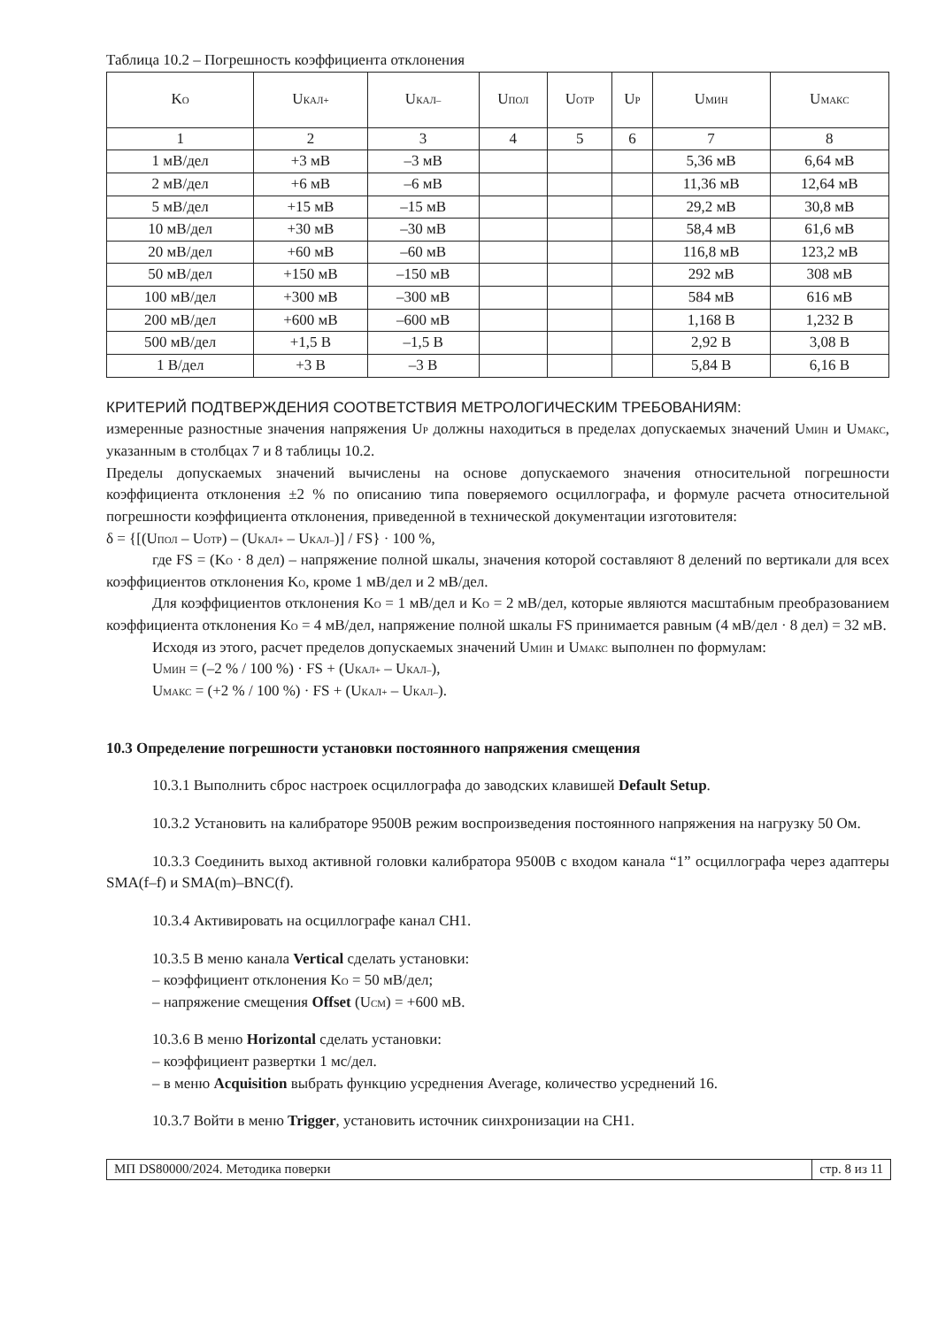Таблица 10.2 – Погрешность коэффициента отклонения
| K<sub>O</sub> | U<sub>КАЛ+</sub> | U<sub>КАЛ–</sub> | U<sub>ПОЛ</sub> | U<sub>ОТР</sub> | U<sub>Р</sub> | U<sub>МИН</sub> | U<sub>МАКС</sub> |
| --- | --- | --- | --- | --- | --- | --- | --- |
| 1 | 2 | 3 | 4 | 5 | 6 | 7 | 8 |
| 1 мВ/дел | +3 мВ | –3 мВ | | | | 5,36 мВ | 6,64 мВ |
| 2 мВ/дел | +6 мВ | –6 мВ | | | | 11,36 мВ | 12,64 мВ |
| 5 мВ/дел | +15 мВ | –15 мВ | | | | 29,2 мВ | 30,8 мВ |
| 10 мВ/дел | +30 мВ | –30 мВ | | | | 58,4 мВ | 61,6 мВ |
| 20 мВ/дел | +60 мВ | –60 мВ | | | | 116,8 мВ | 123,2 мВ |
| 50 мВ/дел | +150 мВ | –150 мВ | | | | 292 мВ | 308 мВ |
| 100 мВ/дел | +300 мВ | –300 мВ | | | | 584 мВ | 616 мВ |
| 200 мВ/дел | +600 мВ | –600 мВ | | | | 1,168 В | 1,232 В |
| 500 мВ/дел | +1,5 В | –1,5 В | | | | 2,92 В | 3,08 В |
| 1 В/дел | +3 В | –3 В | | | | 5,84 В | 6,16 В |
КРИТЕРИЙ ПОДТВЕРЖДЕНИЯ СООТВЕТСТВИЯ МЕТРОЛОГИЧЕСКИМ ТРЕБОВАНИЯМ:
измеренные разностные значения напряжения U<sub>Р</sub> должны находиться в пределах допускаемых значений U<sub>МИН</sub> и U<sub>МАКС</sub>, указанным в столбцах 7 и 8 таблицы 10.2.
Пределы допускаемых значений вычислены на основе допускаемого значения относительной погрешности коэффициента отклонения ±2 % по описанию типа поверяемого осциллографа, и формуле расчета относительной погрешности коэффициента отклонения, приведенной в технической документации изготовителя:
δ = {[(U<sub>ПОЛ</sub> – U<sub>ОТР</sub>) – (U<sub>КАЛ+</sub> – U<sub>КАЛ–</sub>)] / FS} · 100 %,
где FS = (K<sub>O</sub> · 8 дел) – напряжение полной шкалы, значения которой составляют 8 делений по вертикали для всех коэффициентов отклонения K<sub>O</sub>, кроме 1 мВ/дел и 2 мВ/дел.
Для коэффициентов отклонения K<sub>O</sub> = 1 мВ/дел и K<sub>O</sub> = 2 мВ/дел, которые являются масштабным преобразованием коэффициента отклонения K<sub>O</sub> = 4 мВ/дел, напряжение полной шкалы FS принимается равным (4 мВ/дел · 8 дел) = 32 мВ.
Исходя из этого, расчет пределов допускаемых значений U<sub>МИН</sub> и U<sub>МАКС</sub> выполнен по формулам:
U<sub>МИН</sub> = (–2 % / 100 %) · FS + (U<sub>КАЛ+</sub> – U<sub>КАЛ–</sub>),
U<sub>МАКС</sub> = (+2 % / 100 %) · FS + (U<sub>КАЛ+</sub> – U<sub>КАЛ–</sub>).
10.3 Определение погрешности установки постоянного напряжения смещения
10.3.1 Выполнить сброс настроек осциллографа до заводских клавишей Default Setup.
10.3.2 Установить на калибраторе 9500B режим воспроизведения постоянного напряжения на нагрузку 50 Ом.
10.3.3 Соединить выход активной головки калибратора 9500B с входом канала “1” осциллографа через адаптеры SMA(f–f) и SMA(m)–BNC(f).
10.3.4 Активировать на осциллографе канал CH1.
10.3.5 В меню канала Vertical сделать установки:
– коэффициент отклонения K<sub>O</sub> = 50 мВ/дел;
– напряжение смещения Offset (U<sub>СМ</sub>) = +600 мВ.
10.3.6 В меню Horizontal сделать установки:
– коэффициент развертки 1 мс/дел.
– в меню Acquisition выбрать функцию усреднения Average, количество усреднений 16.
10.3.7 Войти в меню Trigger, установить источник синхронизации на CH1.
МП DS80000/2024. Методика поверки стр. 8 из 11